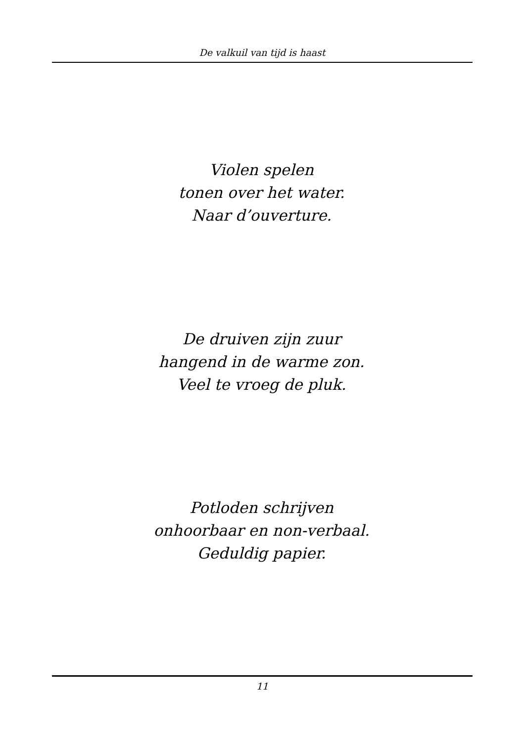De valkuil van tijd is haast
Violen spelen
tonen over het water.
Naar d’ouverture.
De druiven zijn zuur
hangend in de warme zon.
Veel te vroeg de pluk.
Potloden schrijven
onhoorbaar en non-verbaal.
Geduldig papier.
11